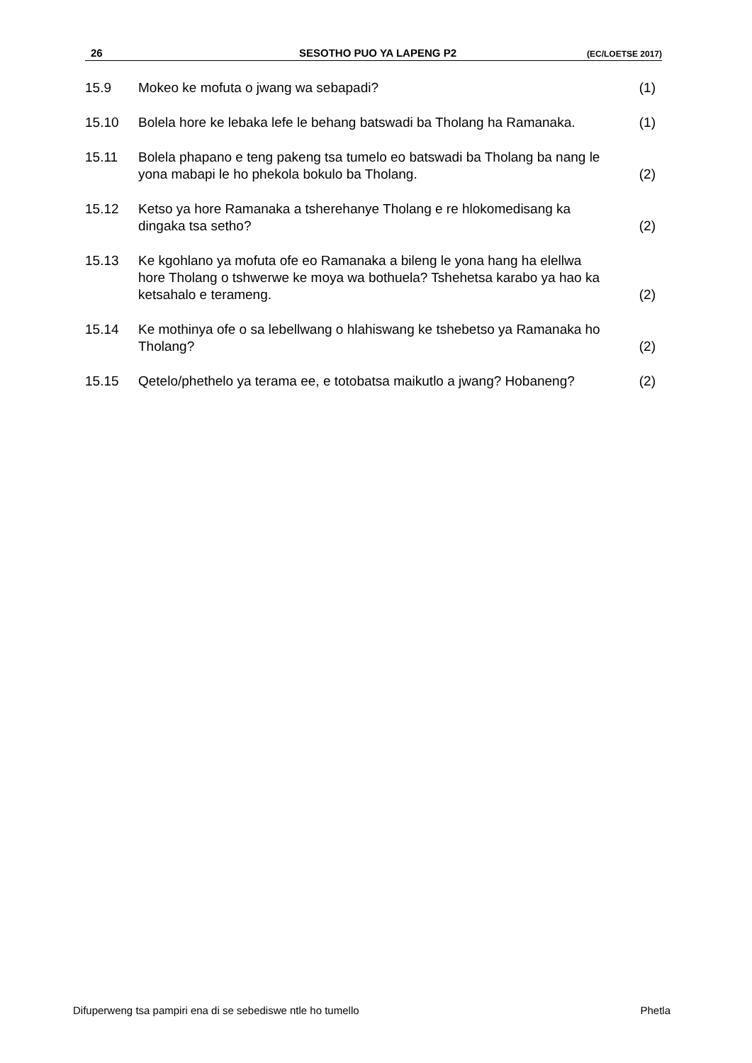26 SESOTHO PUO YA LAPENG P2 (EC/LOETSE 2017)
15.9 Mokeo ke mofuta o jwang wa sebapadi? (1)
15.10 Bolela hore ke lebaka lefe le behang batswadi ba Tholang ha Ramanaka.
(1)
15.11 Bolela phapano e teng pakeng tsa tumelo eo batswadi ba Tholang ba nang le yona mabapi le ho phekola bokulo ba Tholang.
(2)
15.12 Ketso ya hore Ramanaka a tsherehanye Tholang e re hlokomedisang ka dingaka tsa setho?
(2)
15.13 Ke kgohlano ya mofuta ofe eo Ramanaka a bileng le yona hang ha elellwa hore Tholang o tshwerwe ke moya wa bothuela? Tshehetsa karabo ya hao ka ketsahalo e terameng.
(2)
15.14 Ke mothinya ofe o sa lebellwang o hlahiswang ke tshebetso ya Ramanaka ho Tholang?
(2)
15.15 Qetelo/phethelo ya terama ee, e totobatsa maikutlo a jwang? Hobaneng?
(2)
Difuperweng tsa pampiri ena di se sebediswe ntle ho tumello Phetla